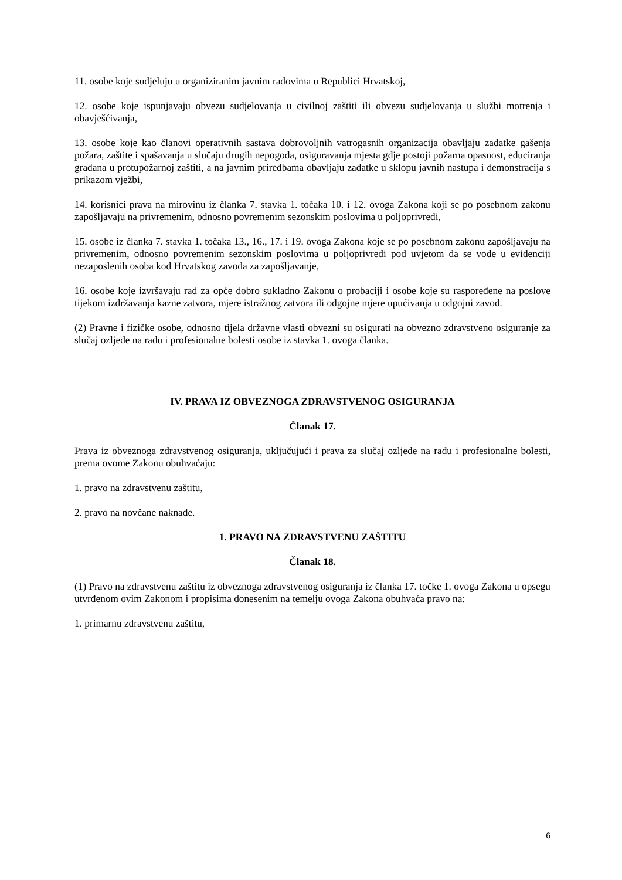11. osobe koje sudjeluju u organiziranim javnim radovima u Republici Hrvatskoj,
12. osobe koje ispunjavaju obvezu sudjelovanja u civilnoj zaštiti ili obvezu sudjelovanja u službi motrenja i obavješćivanja,
13. osobe koje kao članovi operativnih sastava dobrovoljnih vatrogasnih organizacija obavljaju zadatke gašenja požara, zaštite i spašavanja u slučaju drugih nepogoda, osiguravanja mjesta gdje postoji požarna opasnost, educiranja građana u protupožarnoj zaštiti, a na javnim priredbama obavljaju zadatke u sklopu javnih nastupa i demonstracija s prikazom vježbi,
14. korisnici prava na mirovinu iz članka 7. stavka 1. točaka 10. i 12. ovoga Zakona koji se po posebnom zakonu zapošljavaju na privremenim, odnosno povremenim sezonskim poslovima u poljoprivredi,
15. osobe iz članka 7. stavka 1. točaka 13., 16., 17. i 19. ovoga Zakona koje se po posebnom zakonu zapošljavaju na privremenim, odnosno povremenim sezonskim poslovima u poljoprivredi pod uvjetom da se vode u evidenciji nezaposlenih osoba kod Hrvatskog zavoda za zapošljavanje,
16. osobe koje izvršavaju rad za opće dobro sukladno Zakonu o probaciji i osobe koje su raspoređene na poslove tijekom izdržavanja kazne zatvora, mjere istražnog zatvora ili odgojne mjere upućivanja u odgojni zavod.
(2) Pravne i fizičke osobe, odnosno tijela državne vlasti obvezni su osigurati na obvezno zdravstveno osiguranje za slučaj ozljede na radu i profesionalne bolesti osobe iz stavka 1. ovoga članka.
IV. PRAVA IZ OBVEZNOGA ZDRAVSTVENOG OSIGURANJA
Članak 17.
Prava iz obveznoga zdravstvenog osiguranja, uključujući i prava za slučaj ozljede na radu i profesionalne bolesti, prema ovome Zakonu obuhvaćaju:
1. pravo na zdravstvenu zaštitu,
2. pravo na novčane naknade.
1. PRAVO NA ZDRAVSTVENU ZAŠTITU
Članak 18.
(1) Pravo na zdravstvenu zaštitu iz obveznoga zdravstvenog osiguranja iz članka 17. točke 1. ovoga Zakona u opsegu utvrđenom ovim Zakonom i propisima donesenim na temelju ovoga Zakona obuhvaća pravo na:
1. primarnu zdravstvenu zaštitu,
6